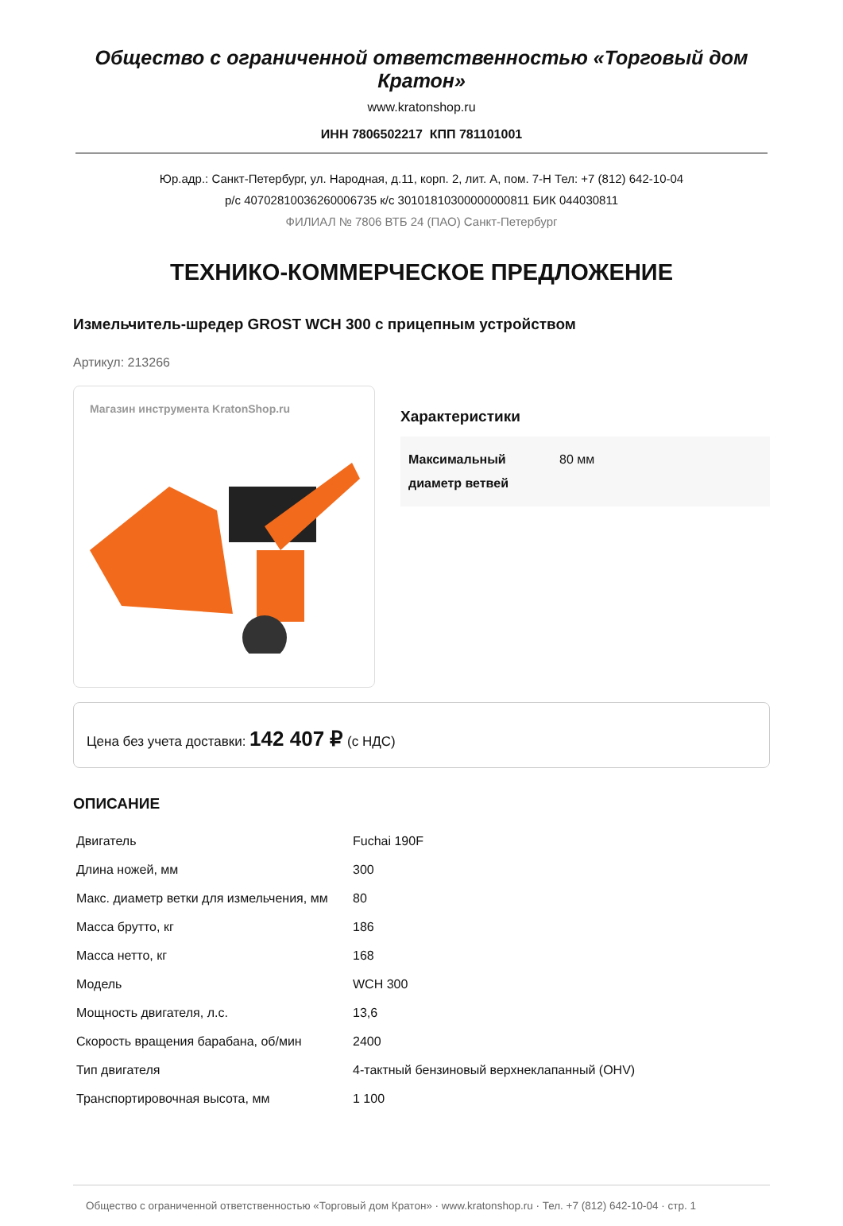Общество с ограниченной ответственностью «Торговый дом Кратон»
www.kratonshop.ru
ИНН 7806502217 КПП 781101001
Юр.адр.: Санкт-Петербург, ул. Народная, д.11, корп. 2, лит. А, пом. 7-Н Тел: +7 (812) 642-10-04
р/с 40702810036260006735 к/с 30101810300000000811 БИК 044030811
ФИЛИАЛ № 7806 ВТБ 24 (ПАО) Санкт-Петербург
ТЕХНИКО-КОММЕРЧЕСКОЕ ПРЕДЛОЖЕНИЕ
Измельчитель-шредер GROST WCH 300 с прицепным устройством
Артикул: 213266
Магазин инструмента KratonShop.ru
Характеристики
| Максимальный диаметр ветвей | 80 мм |
Цена без учета доставки: 142 407 ₽ (с НДС)
ОПИСАНИЕ
| Двигатель | Fuchai 190F |
| Длина ножей, мм | 300 |
| Макс. диаметр ветки для измельчения, мм | 80 |
| Масса брутто, кг | 186 |
| Масса нетто, кг | 168 |
| Модель | WCH 300 |
| Мощность двигателя, л.с. | 13,6 |
| Скорость вращения барабана, об/мин | 2400 |
| Тип двигателя | 4-тактный бензиновый верхнеклапанный (OHV) |
| Транспортировочная высота, мм | 1 100 |
Общество с ограниченной ответственностью «Торговый дом Кратон» · www.kratonshop.ru · Тел. +7 (812) 642-10-04 · стр. 1